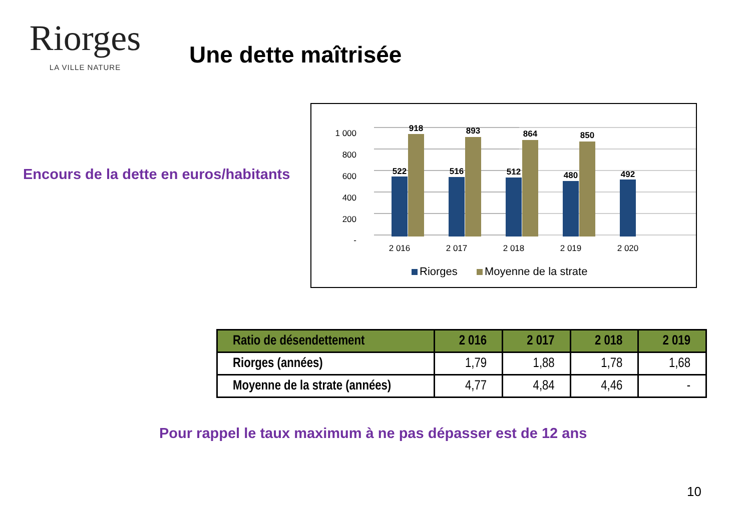Riorges
LA VILLE NATURE
Une dette maîtrisée
Encours de la dette en euros/habitants
-
200
400
600
800
1 000
522
918
516
893
512
864
480
850
492
2 016
2 017
2 018
2 019
2 020
Riorges
Moyenne de la strate
| Ratio de désendettement | 2 016 | 2 017 | 2 018 | 2 019 |
| --- | --- | --- | --- | --- |
| Riorges (années) | 1,79 | 1,88 | 1,78 | 1,68 |
| Moyenne de la strate (années) | 4,77 | 4,84 | 4,46 | - |
Pour rappel le taux maximum à ne pas dépasser est de 12 ans
10